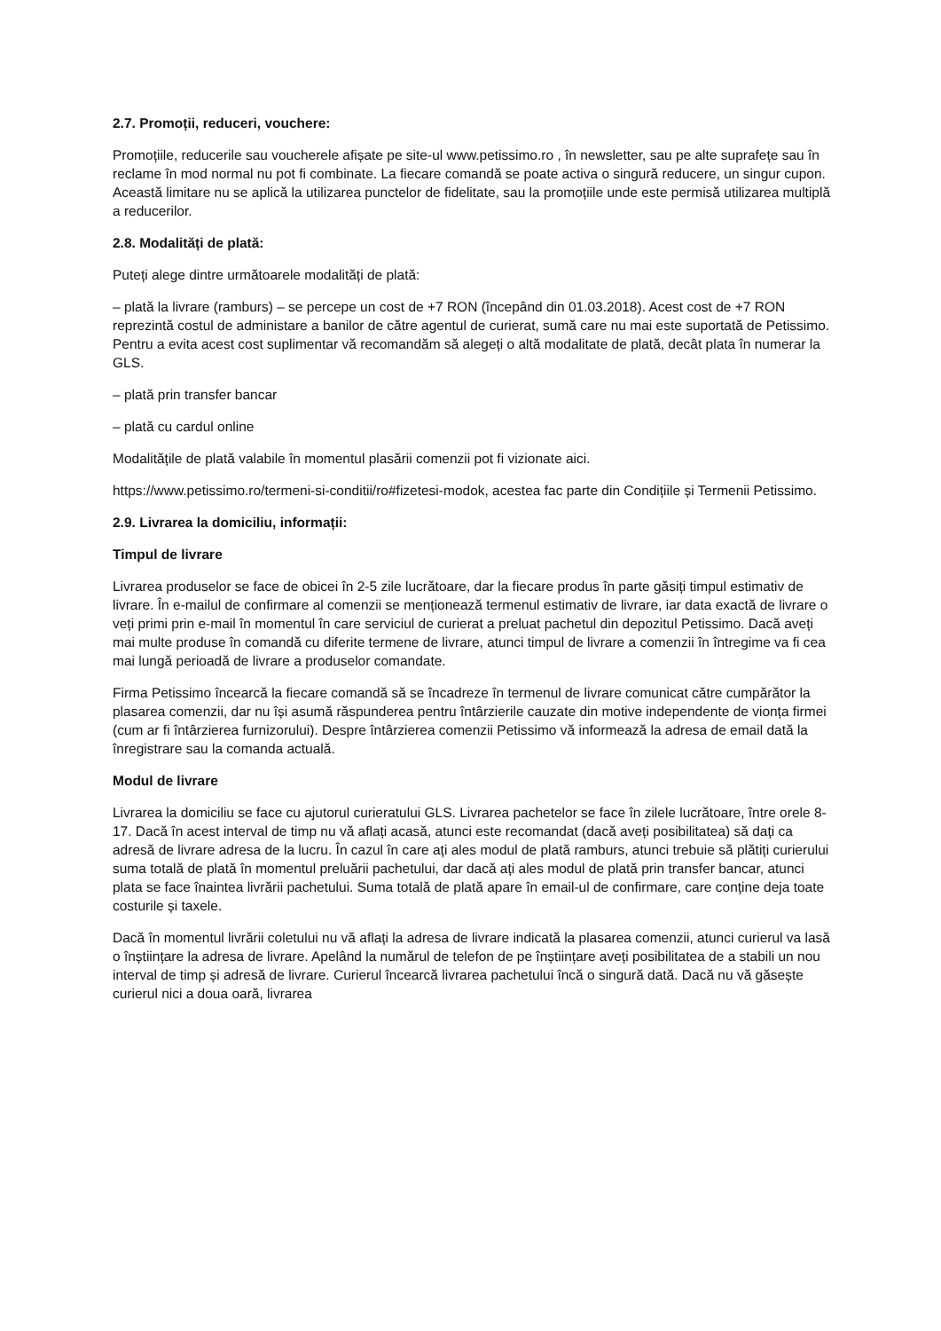2.7. Promoții, reduceri, vouchere:
Promoțiile, reducerile sau voucherele afișate pe site-ul www.petissimo.ro , în newsletter, sau pe alte suprafețe sau în reclame în mod normal nu pot fi combinate. La fiecare comandă se poate activa o singură reducere, un singur cupon. Această limitare nu se aplică la utilizarea punctelor de fidelitate, sau la promoțiile unde este permisă utilizarea multiplă a reducerilor.
2.8. Modalități de plată:
Puteți alege dintre următoarele modalități de plată:
– plată la livrare (ramburs) – se percepe un cost de +7 RON (începând din 01.03.2018). Acest cost de +7 RON reprezintă costul de administare a banilor de către agentul de curierat, sumă care nu mai este suportată de Petissimo. Pentru a evita acest cost suplimentar vă recomandăm să alegeți o altă modalitate de plată, decât plata în numerar la GLS.
– plată prin transfer bancar
– plată cu cardul online
Modalitățile de plată valabile în momentul plasării comenzii pot fi vizionate aici.
https://www.petissimo.ro/termeni-si-conditii/ro#fizetesi-modok, acestea fac parte din Condițiile și Termenii Petissimo.
2.9. Livrarea la domiciliu, informații:
Timpul de livrare
Livrarea produselor se face de obicei în 2-5 zile lucrătoare, dar la fiecare produs în parte găsiți timpul estimativ de livrare. În e-mailul de confirmare al comenzii se menționează termenul estimativ de livrare, iar data exactă de livrare o veți primi prin e-mail în momentul în care serviciul de curierat a preluat pachetul din depozitul Petissimo. Dacă aveți mai multe produse în comandă cu diferite termene de livrare, atunci timpul de livrare a comenzii în întregime va fi cea mai lungă perioadă de livrare a produselor comandate.
Firma Petissimo încearcă la fiecare comandă să se încadreze în termenul de livrare comunicat către cumpărător la plasarea comenzii, dar nu își asumă răspunderea pentru întârzierile cauzate din motive independente de vionța firmei (cum ar fi întârzierea furnizorului). Despre întârzierea comenzii Petissimo vă informează la adresa de email dată la înregistrare sau la comanda actuală.
Modul de livrare
Livrarea la domiciliu se face cu ajutorul curieratului GLS. Livrarea pachetelor se face în zilele lucrătoare, între orele 8-17. Dacă în acest interval de timp nu vă aflați acasă, atunci este recomandat (dacă aveți posibilitatea) să dați ca adresă de livrare adresa de la lucru. În cazul în care ați ales modul de plată ramburs, atunci trebuie să plătiți curierului suma totală de plată în momentul preluării pachetului, dar dacă ați ales modul de plată prin transfer bancar, atunci plata se face înaintea livrării pachetului. Suma totală de plată apare în email-ul de confirmare, care conține deja toate costurile și taxele.
Dacă în momentul livrării coletului nu vă aflați la adresa de livrare indicată la plasarea comenzii, atunci curierul va lasă o înștiințare la adresa de livrare. Apelând la numărul de telefon de pe înștiințare aveți posibilitatea de a stabili un nou interval de timp și adresă de livrare. Curierul încearcă livrarea pachetului încă o singură dată. Dacă nu vă găsește curierul nici a doua oară, livrarea